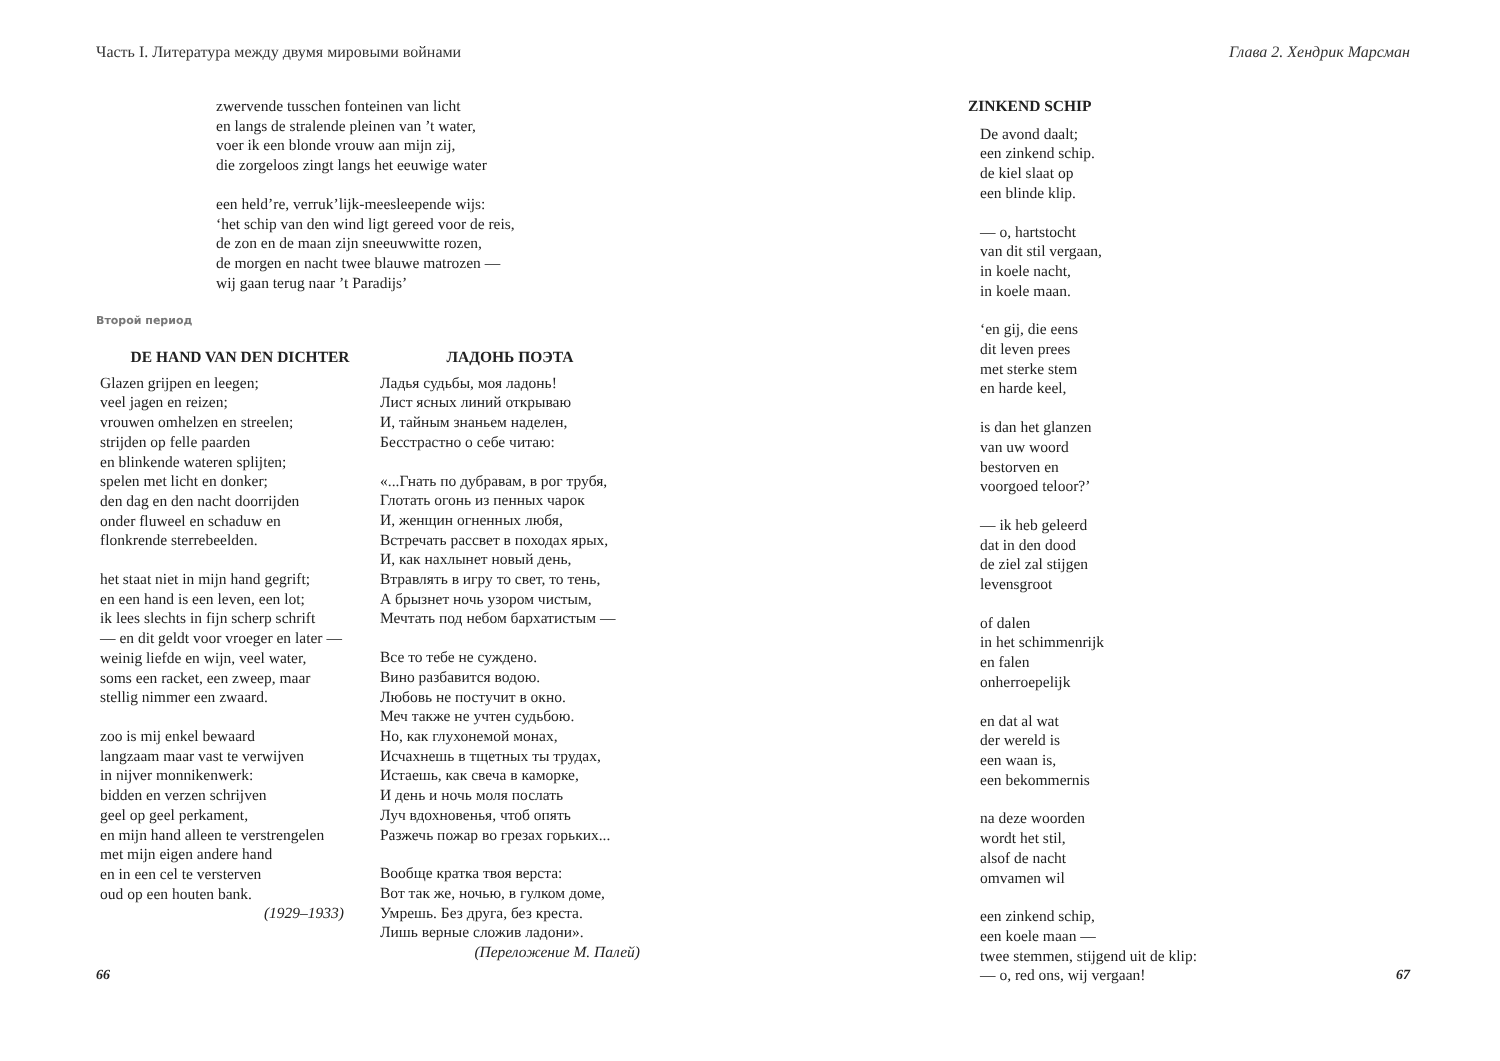Часть I. Литература между двумя мировыми войнами
zwervende tusschen fonteinen van licht
en langs de stralende pleinen van ’t water,
voer ik een blonde vrouw aan mijn zij,
die zorgeloos zingt langs het eeuwige water
een held’re, verruk’lijk-meesleepende wijs:
‘het schip van den wind ligt gereed voor de reis,
de zon en de maan zijn sneeuwwitte rozen,
de morgen en nacht twee blauwe matrozen —
wij gaan terug naar ’t Paradijs’
Второй период
DE HAND VAN DEN DICHTER
Glazen grijpen en leegen;
veel jagen en reizen;
vrouwen omhelzen en streelen;
strijden op felle paarden
en blinkende wateren splijten;
spelen met licht en donker;
den dag en den nacht doorrijden
onder fluweel en schaduw en
flonkrende sterrebeelden.
het staat niet in mijn hand gegrift;
en een hand is een leven, een lot;
ik lees slechts in fijn scherp schrift
— en dit geldt voor vroeger en later —
weinig liefde en wijn, veel water,
soms een racket, een zweep, maar
stellig nimmer een zwaard.
zoo is mij enkel bewaard
langzaam maar vast te verwijven
in nijver monnikenwerk:
bidden en verzen schrijven
geel op geel perkament,
en mijn hand alleen te verstrengelen
met mijn eigen andere hand
en in een cel te versterven
oud op een houten bank.
(1929–1933)
ЛАДОНЬ ПОЭТА
Ладья судьбы, моя ладонь!
Лист ясных линий открываю
И, тайным знаньем наделен,
Бесстрастно о себе читаю:
«...Гнать по дубравам, в рог трубя,
Глотать огонь из пенных чарок
И, женщин огненных любя,
Встречать рассвет в походах ярых,
И, как нахлынет новый день,
Втравлять в игру то свет, то тень,
А брызнет ночь узором чистым,
Мечтать под небом бархатистым —
Все то тебе не суждено.
Вино разбавится водою.
Любовь не постучит в окно.
Меч также не учтен судьбою.
Но, как глухонемой монах,
Исчахнешь в тщетных ты трудах,
Истаешь, как свеча в каморке,
И день и ночь моля послать
Луч вдохновенья, чтоб опять
Разжечь пожар во грезах горьких...
Вообще кратка твоя верста:
Вот так же, ночью, в гулком доме,
Умрешь. Без друга, без креста.
Лишь верные сложив ладони».
(Переложение М. Палей)
66
Глава 2. Хендрик Марсман
ZINKEND SCHIP
De avond daalt;
een zinkend schip.
de kiel slaat op
een blinde klip.
— o, hartstocht
van dit stil vergaan,
in koele nacht,
in koele maan.
‘en gij, die eens
dit leven prees
met sterke stem
en harde keel,
is dan het glanzen
van uw woord
bestorven en
voorgoed teloor?’
— ik heb geleerd
dat in den dood
de ziel zal stijgen
levensgroot
of dalen
in het schimmenrijk
en falen
onherroepelijk
en dat al wat
der wereld is
een waan is,
een bekommernis
na deze woorden
wordt het stil,
alsof de nacht
omvamen wil
een zinkend schip,
een koele maan —
twee stemmen, stijgend uit de klip:
— o, red ons, wij vergaan!
67